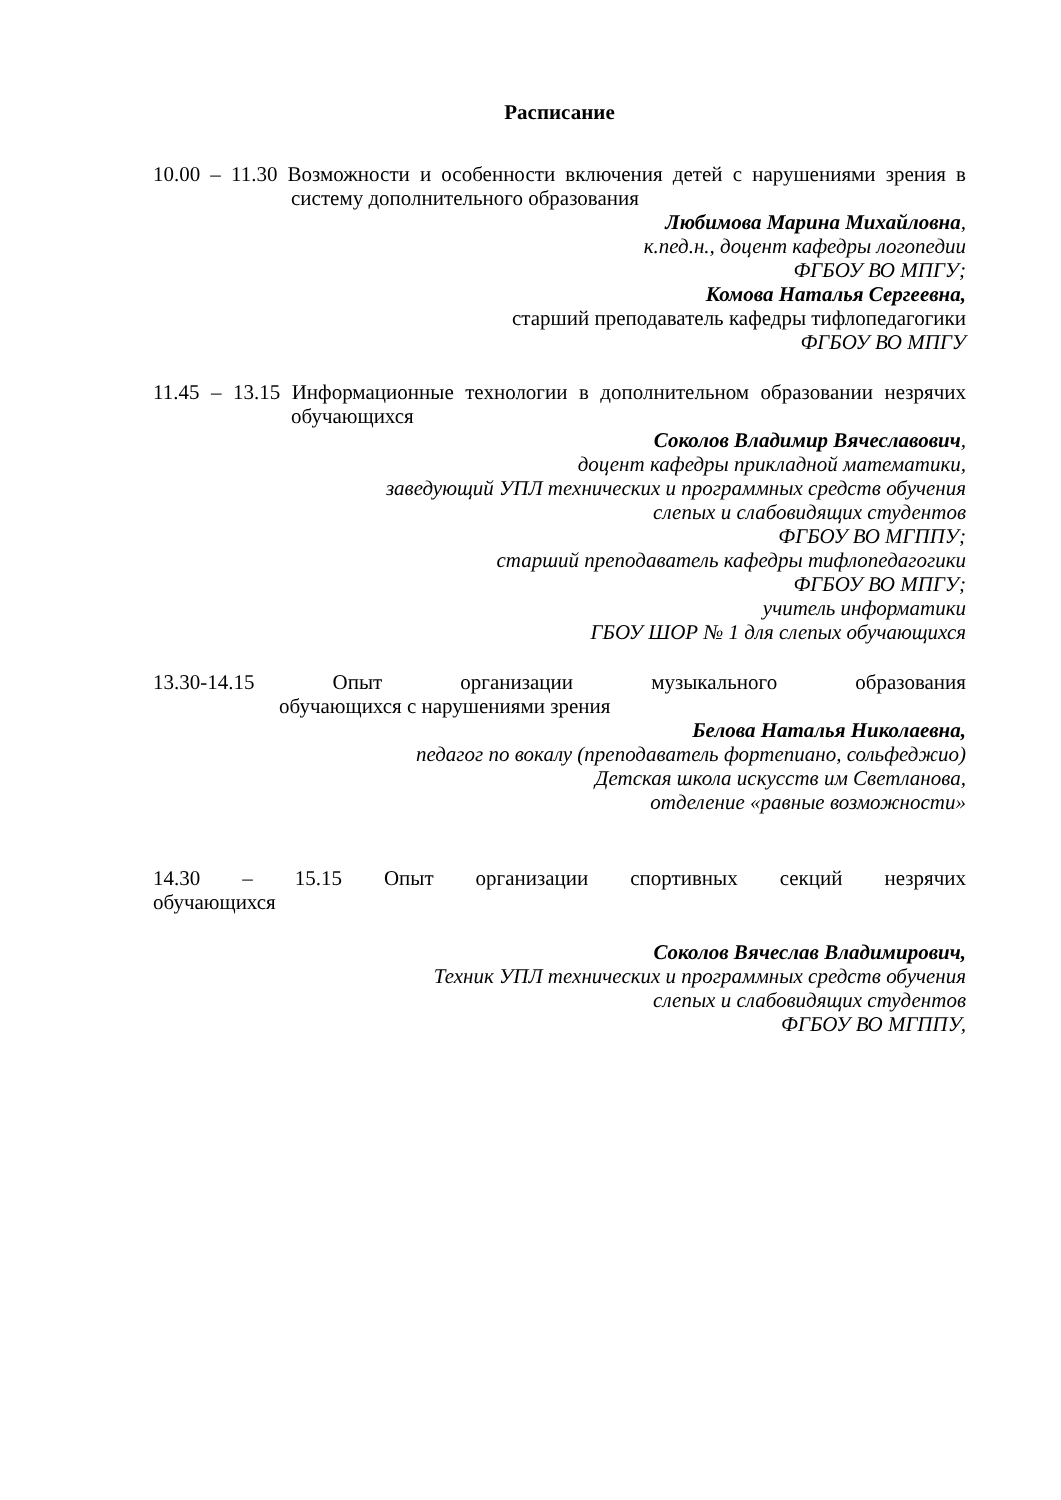Расписание
10.00 – 11.30 Возможности и особенности включения детей с нарушениями зрения в систему дополнительного образования
Любимова Марина Михайловна,
к.пед.н., доцент кафедры логопедии
ФГБОУ ВО МПГУ;
Комова Наталья Сергеевна,
старший преподаватель кафедры тифлопедагогики
ФГБОУ ВО МПГУ
11.45 – 13.15 Информационные технологии в дополнительном образовании незрячих обучающихся
Соколов Владимир Вячеславович,
доцент кафедры прикладной математики,
заведующий УПЛ технических и программных средств обучения
слепых и слабовидящих студентов
ФГБОУ ВО МГППУ;
старший преподаватель кафедры тифлопедагогики
ФГБОУ ВО МПГУ;
учитель информатики
ГБОУ ШОР № 1 для слепых обучающихся
13.30-14.15 Опыт организации музыкального образования
обучающихся с нарушениями зрения
Белова Наталья Николаевна,
педагог по вокалу (преподаватель фортепиано, сольфеджио)
Детская школа искусств им Светланова,
отделение «равные возможности»
14.30 – 15.15 Опыт организации спортивных секций незрячих
обучающихся
Соколов Вячеслав Владимирович,
Техник УПЛ технических и программных средств обучения
слепых и слабовидящих студентов
ФГБОУ ВО МГППУ,